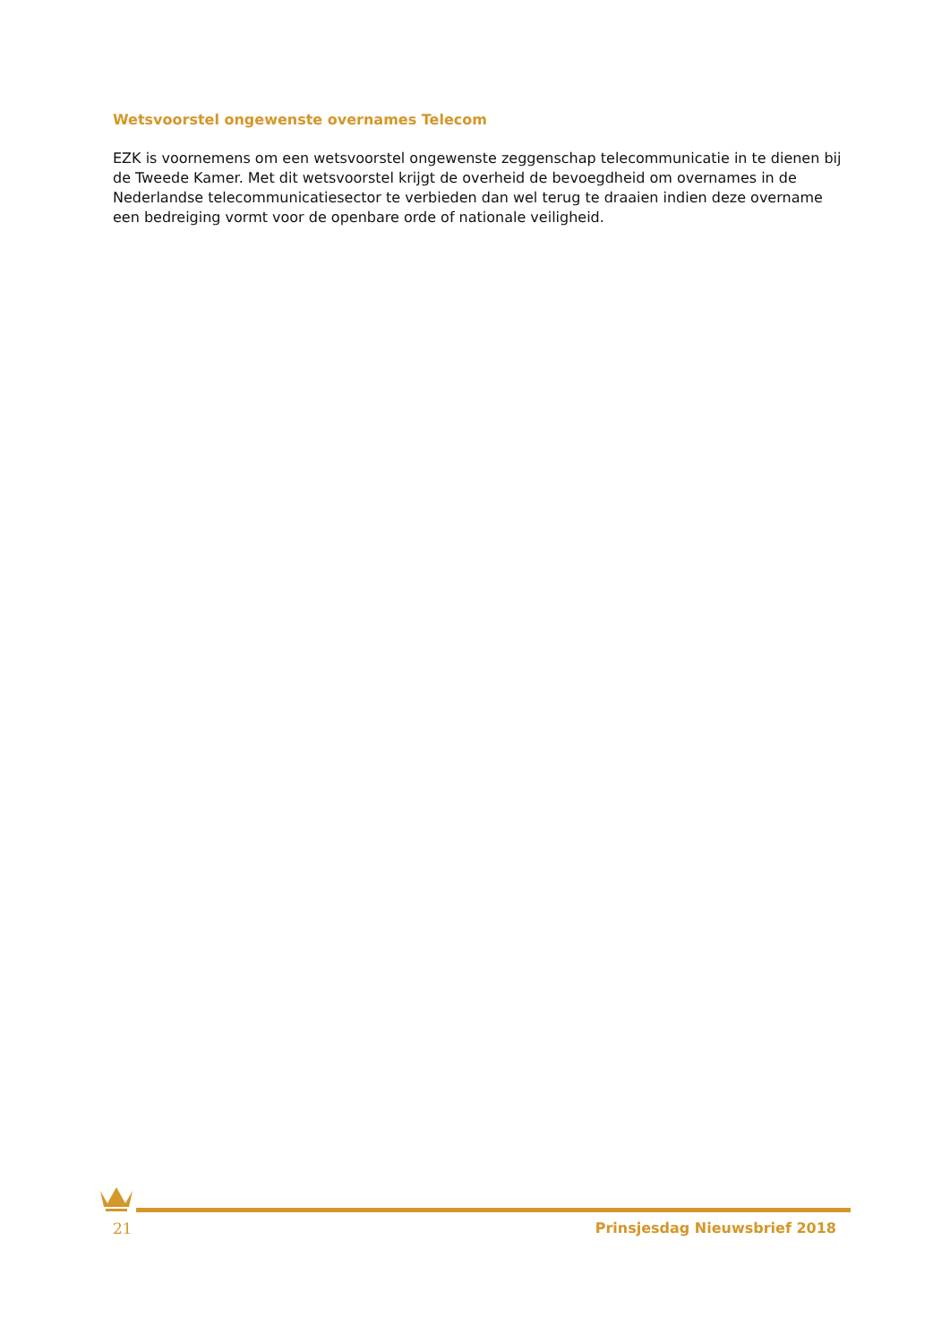Wetsvoorstel ongewenste overnames Telecom
EZK is voornemens om een wetsvoorstel ongewenste zeggenschap telecommunicatie in te dienen bij de Tweede Kamer. Met dit wetsvoorstel krijgt de overheid de bevoegdheid om overnames in de Nederlandse telecommunicatiesector te verbieden dan wel terug te draaien indien deze overname een bedreiging vormt voor de openbare orde of nationale veiligheid.
21 Prinsjesdag Nieuwsbrief 2018